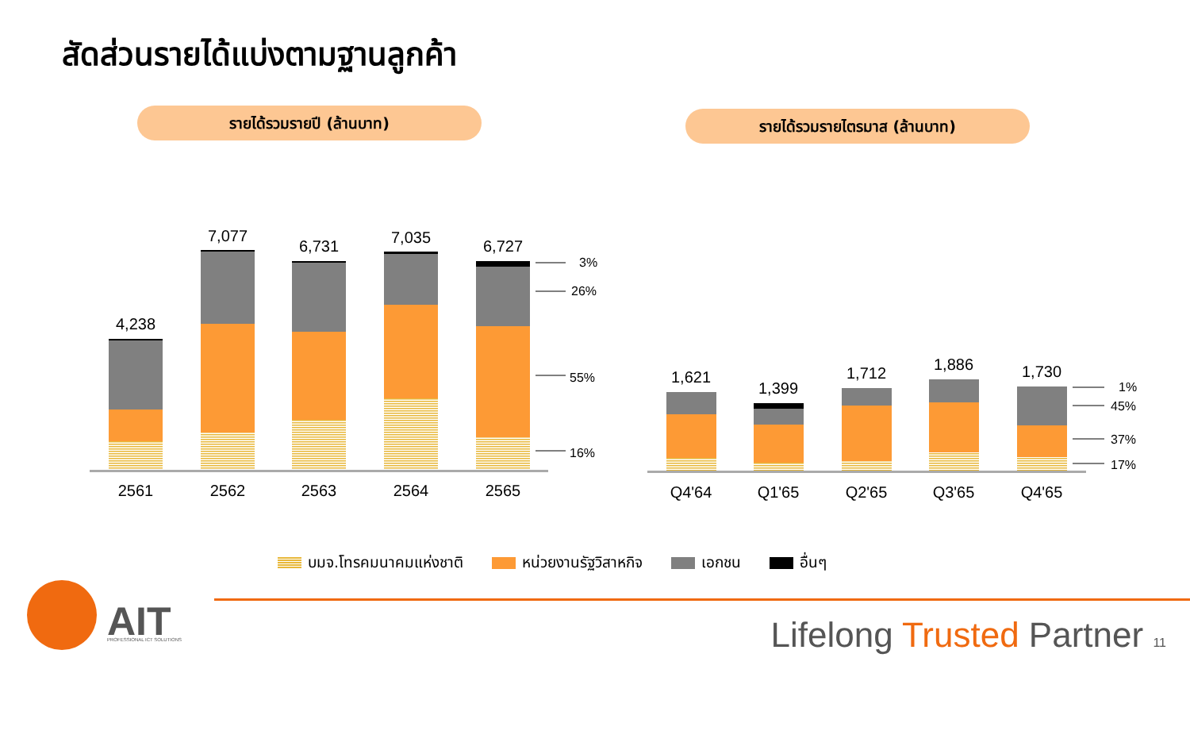สัดส่วนรายได้แบ่งตามฐานลูกค้า
รายได้รวมรายปี (ล้านบาท) รายได้รวมรายไตรมาส (ล้านบาท)
4,238
7,077
6,731
7,035
6,727
2561
2562
2563
2564
2565
3%
26%
55%
16%
1,621
1,399
1,712
1,886
1,730
Q4'64
Q1'65
Q2'65
Q3'65
Q4'65
1%
45%
37%
17%
AIT
PROFESSIONAL ICT SOLUTIONS
บมจ.โทรคมนาคมแห่งชาติ หน่วยงานรัฐวิสาหกิจ เอกชน อื่นๆ
Lifelong Trusted Partner 11